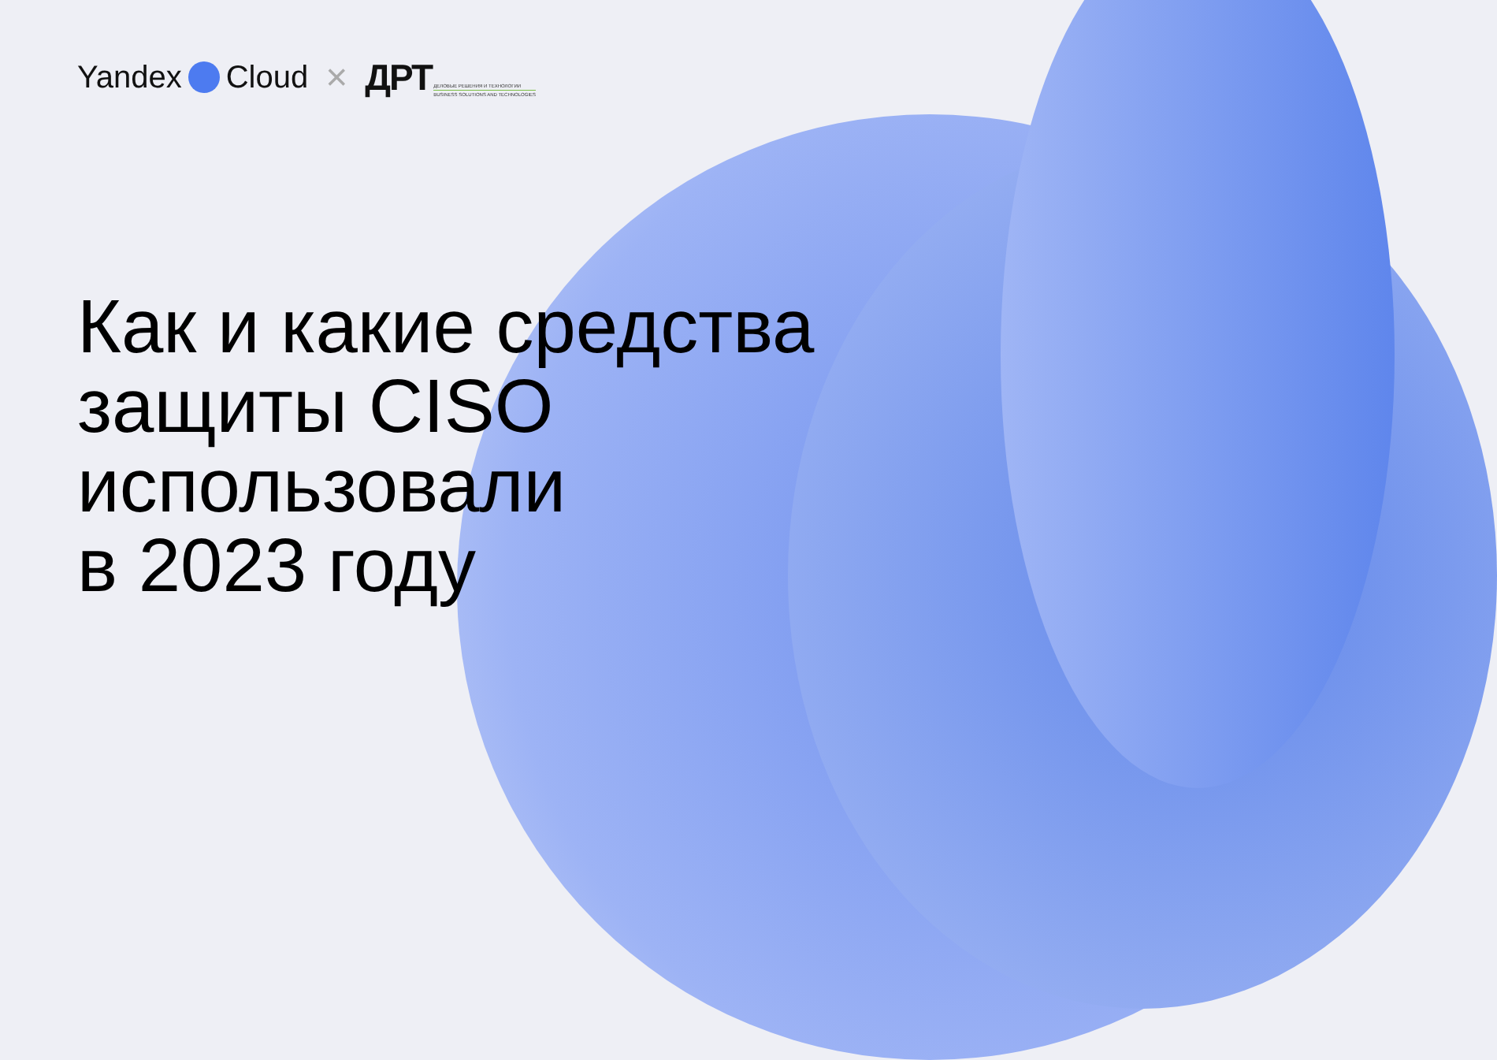Yandex Cloud
×
ДРТ
ДЕЛОВЫЕ РЕШЕНИЯ И ТЕХНОЛОГИИ
BUSINESS SOLUTIONS AND TECHNOLOGIES
Как и какие средства
защиты CISO
использовали
в 2023 году